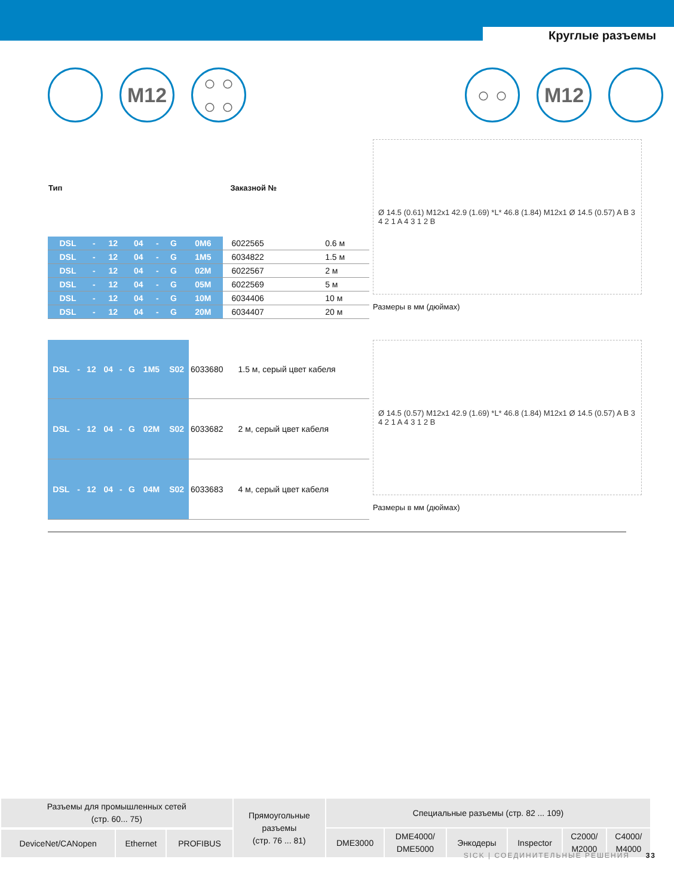Круглые разъемы
M12 ○ ○
○ ○
○ ○ M12
| Тип | | | | | | | | Заказной № | |
| --- | --- | --- | --- | --- | --- | --- | --- | --- | --- |
| DSL | - | 12 | 04 | - | G | 0M6 | | 6022565 | 0.6 м |
| DSL | - | 12 | 04 | - | G | 1M5 | | 6034822 | 1.5 м |
| DSL | - | 12 | 04 | - | G | 02M | | 6022567 | 2 м |
| DSL | - | 12 | 04 | - | G | 05M | | 6022569 | 5 м |
| DSL | - | 12 | 04 | - | G | 10M | | 6034406 | 10 м |
| DSL | - | 12 | 04 | - | G | 20M | | 6034407 | 20 м |
Ø 14.5 (0.61) M12x1 42.9 (1.69) *L* 46.8 (1.84) M12x1 Ø 14.5 (0.57) A B 3 4 2 1 A 4 3 1 2 B
Размеры в мм (дюймах)
| DSL | - | 12 | 04 | - | G | 1M5 | S02 | 6033680 | 1.5 м, серый цвет кабеля |
| DSL | - | 12 | 04 | - | G | 02M | S02 | 6033682 | 2 м, серый цвет кабеля |
| DSL | - | 12 | 04 | - | G | 04M | S02 | 6033683 | 4 м, серый цвет кабеля |
Ø 14.5 (0.57) M12x1 42.9 (1.69) *L* 46.8 (1.84) M12x1 Ø 14.5 (0.57) A B 3 4 2 1 A 4 3 1 2 B
Размеры в мм (дюймах)
| Разъемы для промышленных сетей (стр. 60... 75) | | | Прямоугольные разъемы (стр. 76 ... 81) | Специальные разъемы (стр. 82 ... 109) | | | | | |
| | | | | DME3000 | DME4000/ DME5000 | Энкодеры | Inspector | C2000/ M2000 | C4000/ M4000 |
| DeviceNet/CANopen | Ethernet | PROFIBUS | | | | | | | |
SICK | СОЕДИНИТЕЛЬНЫЕ РЕШЕНИЯ 33